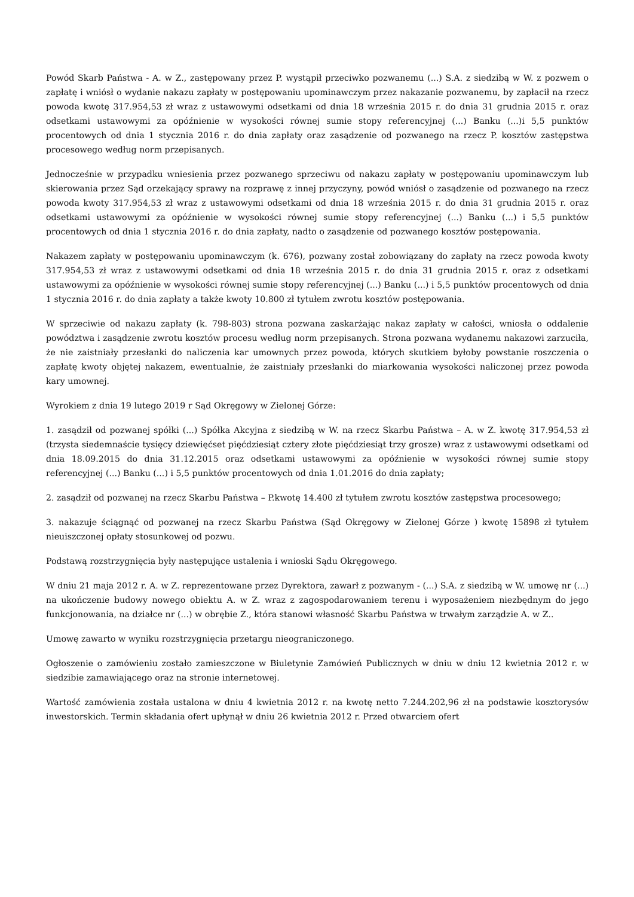Powód Skarb Państwa - A. w Z., zastępowany przez P. wystąpił przeciwko pozwanemu (...) S.A. z siedzibą w W. z pozwem o zapłatę i wniósł o wydanie nakazu zapłaty w postępowaniu upominawczym przez nakazanie pozwanemu, by zapłacił na rzecz powoda kwotę 317.954,53 zł wraz z ustawowymi odsetkami od dnia 18 września 2015 r. do dnia 31 grudnia 2015 r. oraz odsetkami ustawowymi za opóźnienie w wysokości równej sumie stopy referencyjnej (...) Banku (...)i 5,5 punktów procentowych od dnia 1 stycznia 2016 r. do dnia zapłaty oraz zasądzenie od pozwanego na rzecz P. kosztów zastępstwa procesowego według norm przepisanych.
Jednocześnie w przypadku wniesienia przez pozwanego sprzeciwu od nakazu zapłaty w postępowaniu upominawczym lub skierowania przez Sąd orzekający sprawy na rozprawę z innej przyczyny, powód wniósł o zasądzenie od pozwanego na rzecz powoda kwoty 317.954,53 zł wraz z ustawowymi odsetkami od dnia 18 września 2015 r. do dnia 31 grudnia 2015 r. oraz odsetkami ustawowymi za opóźnienie w wysokości równej sumie stopy referencyjnej (...) Banku (...) i 5,5 punktów procentowych od dnia 1 stycznia 2016 r. do dnia zapłaty, nadto o zasądzenie od pozwanego kosztów postępowania.
Nakazem zapłaty w postępowaniu upominawczym (k. 676), pozwany został zobowiązany do zapłaty na rzecz powoda kwoty 317.954,53 zł wraz z ustawowymi odsetkami od dnia 18 września 2015 r. do dnia 31 grudnia 2015 r. oraz z odsetkami ustawowymi za opóźnienie w wysokości równej sumie stopy referencyjnej (...) Banku (...) i 5,5 punktów procentowych od dnia 1 stycznia 2016 r. do dnia zapłaty a także kwoty 10.800 zł tytułem zwrotu kosztów postępowania.
W sprzeciwie od nakazu zapłaty (k. 798-803) strona pozwana zaskarżając nakaz zapłaty w całości, wniosła o oddalenie powództwa i zasądzenie zwrotu kosztów procesu według norm przepisanych. Strona pozwana wydanemu nakazowi zarzuciła, że nie zaistniały przesłanki do naliczenia kar umownych przez powoda, których skutkiem byłoby powstanie roszczenia o zapłatę kwoty objętej nakazem, ewentualnie, że zaistniały przesłanki do miarkowania wysokości naliczonej przez powoda kary umownej.
Wyrokiem z dnia 19 lutego 2019 r Sąd Okręgowy w Zielonej Górze:
1. zasądził od pozwanej spółki (...) Spółka Akcyjna z siedzibą w W. na rzecz Skarbu Państwa – A. w Z. kwotę 317.954,53 zł (trzysta siedemnaście tysięcy dziewięćset pięćdziesiąt cztery złote pięćdziesiąt trzy grosze) wraz z ustawowymi odsetkami od dnia 18.09.2015 do dnia 31.12.2015 oraz odsetkami ustawowymi za opóźnienie w wysokości równej sumie stopy referencyjnej (...) Banku (...) i 5,5 punktów procentowych od dnia 1.01.2016 do dnia zapłaty;
2. zasądził od pozwanej na rzecz Skarbu Państwa – P.kwotę 14.400 zł tytułem zwrotu kosztów zastępstwa procesowego;
3. nakazuje ściągnąć od pozwanej na rzecz Skarbu Państwa (Sąd Okręgowy w Zielonej Górze ) kwotę 15898 zł tytułem nieuiszczonej opłaty stosunkowej od pozwu.
Podstawą rozstrzygnięcia były następujące ustalenia i wnioski Sądu Okręgowego.
W dniu 21 maja 2012 r. A. w Z. reprezentowane przez Dyrektora, zawarł z pozwanym - (...) S.A. z siedzibą w W. umowę nr (...) na ukończenie budowy nowego obiektu A. w Z. wraz z zagospodarowaniem terenu i wyposażeniem niezbędnym do jego funkcjonowania, na działce nr (...) w obrębie Z., która stanowi własność Skarbu Państwa w trwałym zarządzie A. w Z..
Umowę zawarto w wyniku rozstrzygnięcia przetargu nieograniczonego.
Ogłoszenie o zamówieniu zostało zamieszczone w Biuletynie Zamówień Publicznych w dniu w dniu 12 kwietnia 2012 r. w siedzibie zamawiającego oraz na stronie internetowej.
Wartość zamówienia została ustalona w dniu 4 kwietnia 2012 r. na kwotę netto 7.244.202,96 zł na podstawie kosztorysów inwestorskich. Termin składania ofert upłynął w dniu 26 kwietnia 2012 r. Przed otwarciem ofert